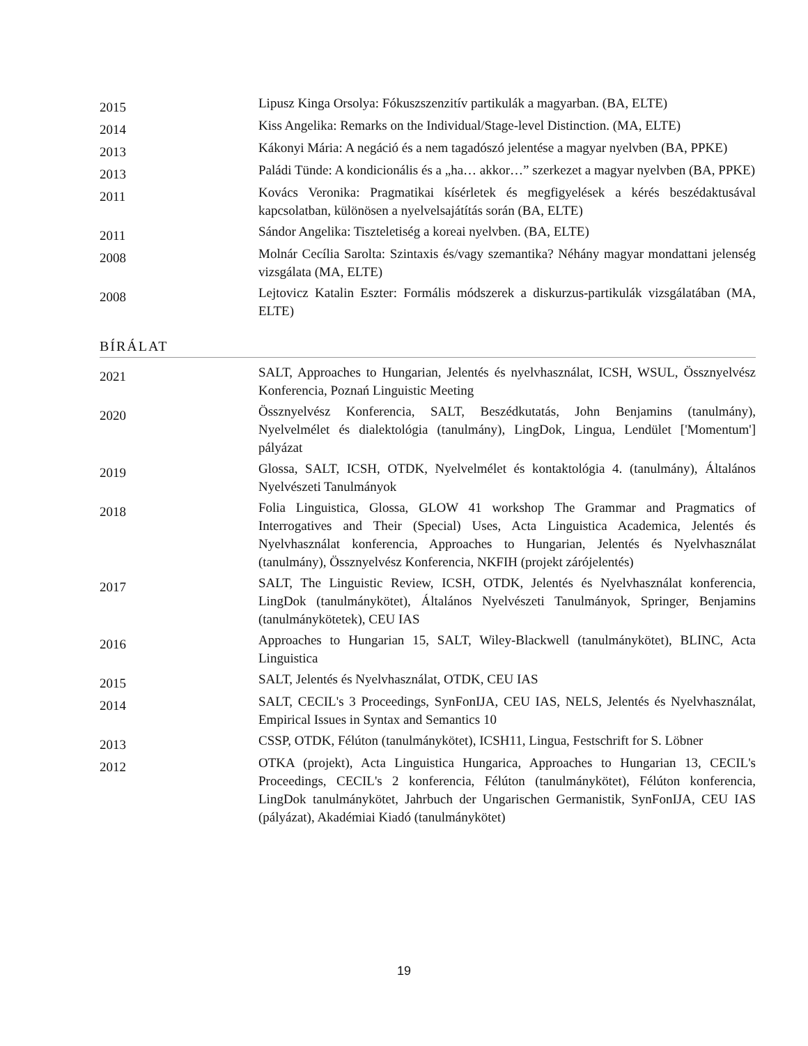| 2015 | Lipusz Kinga Orsolya: Fókuszszenzitív partikulák a magyarban. (BA, ELTE) |
| 2014 | Kiss Angelika: Remarks on the Individual/Stage-level Distinction. (MA, ELTE) |
| 2013 | Kákonyi Mária: A negáció és a nem tagadószó jelentése a magyar nyelvben (BA, PPKE) |
| 2013 | Paládi Tünde: A kondicionális és a „ha… akkor…” szerkezet a magyar nyelvben (BA, PPKE) |
| 2011 | Kovács Veronika: Pragmatikai kísérletek és megfigyelések a kérés beszédaktusával kapcsolatban, különösen a nyelvelsajátítás során (BA, ELTE) |
| 2011 | Sándor Angelika: Tiszteletiség a koreai nyelvben. (BA, ELTE) |
| 2008 | Molnár Cecília Sarolta: Szintaxis és/vagy szemantika? Néhány magyar mondattani jelenség vizsgálata (MA, ELTE) |
| 2008 | Lejtovicz Katalin Eszter: Formális módszerek a diskurzus-partikulák vizsgálatában (MA, ELTE) |
BÍRÁLAT
| 2021 | SALT, Approaches to Hungarian, Jelentés és nyelvhasználat, ICSH, WSUL, Össznyelvész Konferencia, Poznań Linguistic Meeting |
| 2020 | Össznyelvész Konferencia, SALT, Beszédkutatás, John Benjamins (tanulmány), Nyelvelmélet és dialektológia (tanulmány), LingDok, Lingua, Lendület ['Momentum'] pályázat |
| 2019 | Glossa, SALT, ICSH, OTDK, Nyelvelmélet és kontaktológia 4. (tanulmány), Általános Nyelvészeti Tanulmányok |
| 2018 | Folia Linguistica, Glossa, GLOW 41 workshop The Grammar and Pragmatics of Interrogatives and Their (Special) Uses, Acta Linguistica Academica, Jelentés és Nyelvhasználat konferencia, Approaches to Hungarian, Jelentés és Nyelvhasználat (tanulmány), Össznyelvész Konferencia, NKFIH (projekt zárójelentés) |
| 2017 | SALT, The Linguistic Review, ICSH, OTDK, Jelentés és Nyelvhasználat konferencia, LingDok (tanulmánykötet), Általános Nyelvészeti Tanulmányok, Springer, Benjamins (tanulmánykötetek), CEU IAS |
| 2016 | Approaches to Hungarian 15, SALT, Wiley-Blackwell (tanulmánykötet), BLINC, Acta Linguistica |
| 2015 | SALT, Jelentés és Nyelvhasználat, OTDK, CEU IAS |
| 2014 | SALT, CECIL's 3 Proceedings, SynFonIJA, CEU IAS, NELS, Jelentés és Nyelvhasználat, Empirical Issues in Syntax and Semantics 10 |
| 2013 | CSSP, OTDK, Félúton (tanulmánykötet), ICSH11, Lingua, Festschrift for S. Löbner |
| 2012 | OTKA (projekt), Acta Linguistica Hungarica, Approaches to Hungarian 13, CECIL's Proceedings, CECIL's 2 konferencia, Félúton (tanulmánykötet), Félúton konferencia, LingDok tanulmánykötet, Jahrbuch der Ungarischen Germanistik, SynFonIJA, CEU IAS (pályázat), Akadémiai Kiadó (tanulmánykötet) |
19